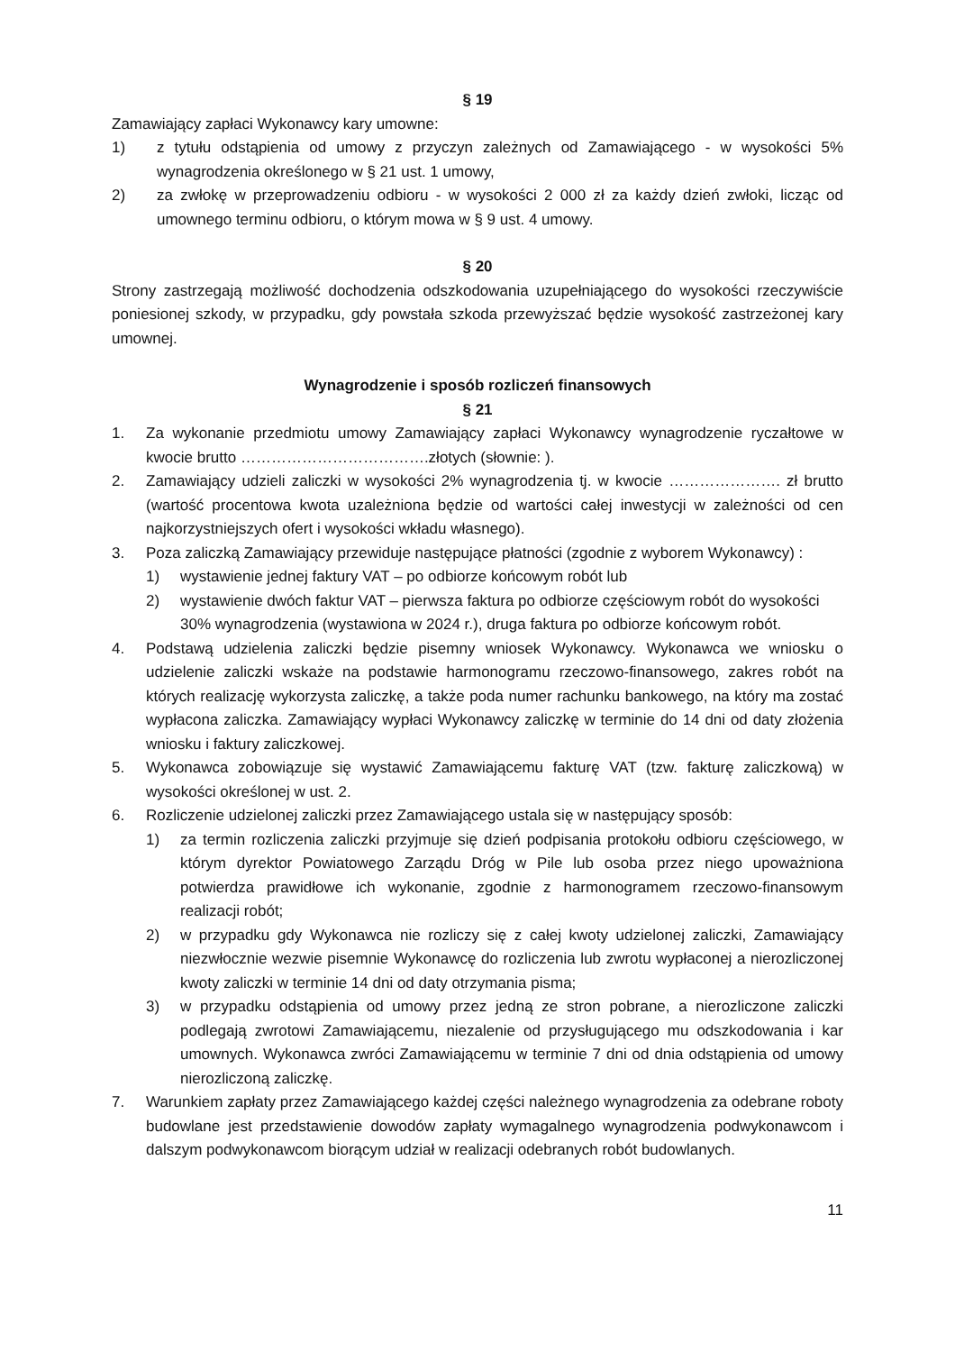§ 19
Zamawiający zapłaci Wykonawcy kary umowne:
1) z tytułu odstąpienia od umowy z przyczyn zależnych od Zamawiającego - w wysokości 5% wynagrodzenia określonego w § 21 ust. 1 umowy,
2) za zwłokę w przeprowadzeniu odbioru - w wysokości 2 000 zł za każdy dzień zwłoki, licząc od umownego terminu odbioru, o którym mowa w § 9 ust. 4 umowy.
§ 20
Strony zastrzegają możliwość dochodzenia odszkodowania uzupełniającego do wysokości rzeczywiście poniesionej szkody, w przypadku, gdy powstała szkoda przewyższać będzie wysokość zastrzeżonej kary umownej.
Wynagrodzenie i sposób rozliczeń finansowych
§ 21
1. Za wykonanie przedmiotu umowy Zamawiający zapłaci Wykonawcy wynagrodzenie ryczałtowe w kwocie brutto ……………………………….złotych (słownie: ).
2. Zamawiający udzieli zaliczki w wysokości 2% wynagrodzenia tj. w kwocie …………………. zł brutto (wartość procentowa kwota uzależniona będzie od wartości całej inwestycji w zależności od cen najkorzystniejszych ofert i wysokości wkładu własnego).
3. Poza zaliczką Zamawiający przewiduje następujące płatności (zgodnie z wyborem Wykonawcy) :
1) wystawienie jednej faktury VAT – po odbiorze końcowym robót lub
2) wystawienie dwóch faktur VAT – pierwsza faktura po odbiorze częściowym robót do wysokości 30% wynagrodzenia (wystawiona w 2024 r.), druga faktura po odbiorze końcowym robót.
4. Podstawą udzielenia zaliczki będzie pisemny wniosek Wykonawcy. Wykonawca we wniosku o udzielenie zaliczki wskaże na podstawie harmonogramu rzeczowo-finansowego, zakres robót na których realizację wykorzysta zaliczkę, a także poda numer rachunku bankowego, na który ma zostać wypłacona zaliczka. Zamawiający wypłaci Wykonawcy zaliczkę w terminie do 14 dni od daty złożenia wniosku i faktury zaliczkowej.
5. Wykonawca zobowiązuje się wystawić Zamawiającemu fakturę VAT (tzw. fakturę zaliczkową) w wysokości określonej w ust. 2.
6. Rozliczenie udzielonej zaliczki przez Zamawiającego ustala się w następujący sposób:
1) za termin rozliczenia zaliczki przyjmuje się dzień podpisania protokołu odbioru częściowego, w którym dyrektor Powiatowego Zarządu Dróg w Pile lub osoba przez niego upoważniona potwierdza prawidłowe ich wykonanie, zgodnie z harmonogramem rzeczowo-finansowym realizacji robót;
2) w przypadku gdy Wykonawca nie rozliczy się z całej kwoty udzielonej zaliczki, Zamawiający niezwłocznie wezwie pisemnie Wykonawcę do rozliczenia lub zwrotu wypłaconej a nierozliczonej kwoty zaliczki w terminie 14 dni od daty otrzymania pisma;
3) w przypadku odstąpienia od umowy przez jedną ze stron pobrane, a nierozliczone zaliczki podlegają zwrotowi Zamawiającemu, niezalenie od przysługującego mu odszkodowania i kar umownych. Wykonawca zwróci Zamawiającemu w terminie 7 dni od dnia odstąpienia od umowy nierozliczoną zaliczkę.
7. Warunkiem zapłaty przez Zamawiającego każdej części należnego wynagrodzenia za odebrane roboty budowlane jest przedstawienie dowodów zapłaty wymagalnego wynagrodzenia podwykonawcom i dalszym podwykonawcom biorącym udział w realizacji odebranych robót budowlanych.
11